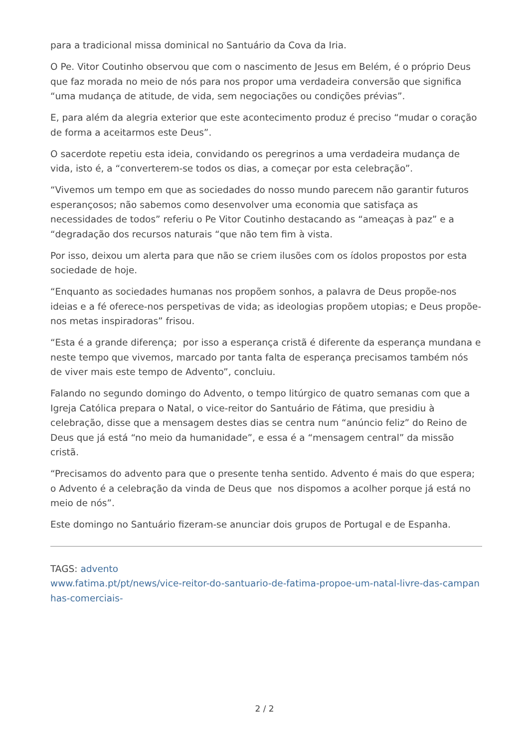para a tradicional missa dominical no Santuário da Cova da Iria.
O Pe. Vitor Coutinho observou que com o nascimento de Jesus em Belém, é o próprio Deus que faz morada no meio de nós para nos propor uma verdadeira conversão que significa “uma mudança de atitude, de vida, sem negociações ou condições prévias”.
E, para além da alegria exterior que este acontecimento produz é preciso “mudar o coração de forma a aceitarmos este Deus”.
O sacerdote repetiu esta ideia, convidando os peregrinos a uma verdadeira mudança de vida, isto é, a “converterem-se todos os dias, a começar por esta celebração”.
“Vivemos um tempo em que as sociedades do nosso mundo parecem não garantir futuros esperançosos; não sabemos como desenvolver uma economia que satisfaça as necessidades de todos” referiu o Pe Vitor Coutinho destacando as “ameaças à paz” e a “degradação dos recursos naturais “que não tem fim à vista.
Por isso, deixou um alerta para que não se criem ilusões com os ídolos propostos por esta sociedade de hoje.
“Enquanto as sociedades humanas nos propõem sonhos, a palavra de Deus propõe-nos ideias e a fé oferece-nos perspetivas de vida; as ideologias propõem utopias; e Deus propõe-nos metas inspiradoras” frisou.
“Esta é a grande diferença; por isso a esperança cristã é diferente da esperança mundana e neste tempo que vivemos, marcado por tanta falta de esperança precisamos também nós de viver mais este tempo de Advento”, concluiu.
Falando no segundo domingo do Advento, o tempo litúrgico de quatro semanas com que a Igreja Católica prepara o Natal, o vice-reitor do Santuário de Fátima, que presidiu à celebração, disse que a mensagem destes dias se centra num “anúncio feliz” do Reino de Deus que já está “no meio da humanidade”, e essa é a “mensagem central” da missão cristã.
“Precisamos do advento para que o presente tenha sentido. Advento é mais do que espera; o Advento é a celebração da vinda de Deus que nos dispomos a acolher porque já está no meio de nós”.
Este domingo no Santuário fizeram-se anunciar dois grupos de Portugal e de Espanha.
TAGS: advento
www.fatima.pt/pt/news/vice-reitor-do-santuario-de-fatima-propoe-um-natal-livre-das-campanhas-comerciais-
2 / 2